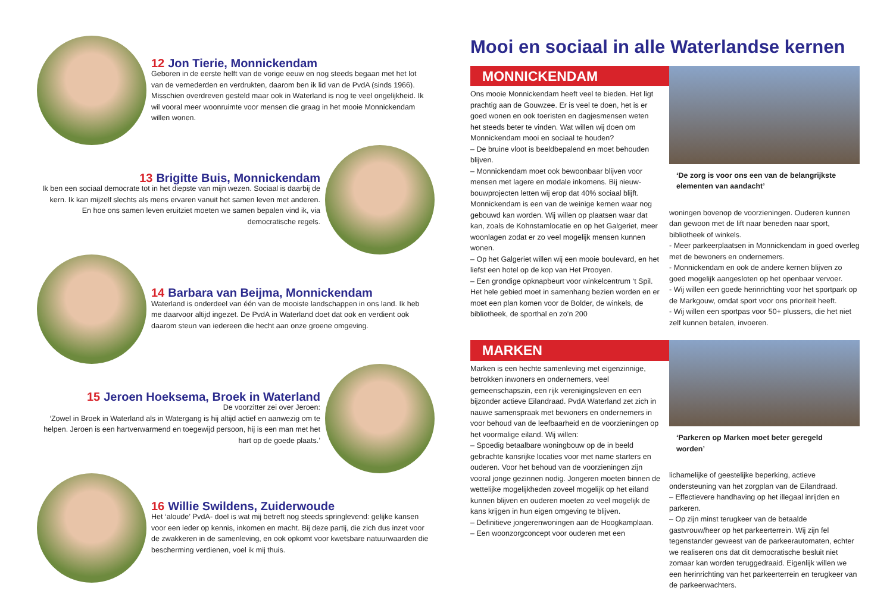12 Jon Tierie, Monnickendam
Geboren in de eerste helft van de vorige eeuw en nog steeds begaan met het lot van de vernederden en verdrukten, daarom ben ik lid van de PvdA (sinds 1966). Misschien overdreven gesteld maar ook in Waterland is nog te veel ongelijkheid. Ik wil vooral meer woonruimte voor mensen die graag in het mooie Monnickendam willen wonen.
13 Brigitte Buis, Monnickendam
Ik ben een sociaal democrate tot in het diepste van mijn wezen. Sociaal is daarbij de kern. Ik kan mijzelf slechts als mens ervaren vanuit het samen leven met anderen. En hoe ons samen leven eruitziet moeten we samen bepalen vind ik, via democratische regels.
14 Barbara van Beijma, Monnickendam
Waterland is onderdeel van één van de mooiste landschappen in ons land. Ik heb me daarvoor altijd ingezet. De PvdA in Waterland doet dat ook en verdient ook daarom steun van iedereen die hecht aan onze groene omgeving.
15 Jeroen Hoeksema, Broek in Waterland
De voorzitter zei over Jeroen:
‘Zowel in Broek in Waterland als in Watergang is hij altijd actief en aanwezig om te helpen. Jeroen is een hartverwarmend en toegewijd persoon, hij is een man met het hart op de goede plaats.’
16 Willie Swildens, Zuiderwoude
Het ‘aloude’ PvdA- doel is wat mij betreft nog steeds springlevend: gelijke kansen voor een ieder op kennis, inkomen en macht. Bij deze partij, die zich dus inzet voor de zwakkeren in de samenleving, en ook opkomt voor kwetsbare natuurwaarden die bescherming verdienen, voel ik mij thuis.
Mooi en sociaal in alle Waterlandse kernen
MONNICKENDAM
Ons mooie Monnickendam heeft veel te bieden. Het ligt prachtig aan de Gouwzee. Er is veel te doen, het is er goed wonen en ook toeristen en dagjesmensen weten het steeds beter te vinden. Wat willen wij doen om Monnickendam mooi en sociaal te houden?
– De bruine vloot is beeldbepalend en moet behouden blijven.
– Monnickendam moet ook bewoonbaar blijven voor mensen met lagere en modale inkomens. Bij nieuw-bouwprojecten letten wij erop dat 40% sociaal blijft. Monnickendam is een van de weinige kernen waar nog gebouwd kan worden. Wij willen op plaatsen waar dat kan, zoals de Kohnstamlocatie en op het Galgeriet, meer woonlagen zodat er zo veel mogelijk mensen kunnen wonen.
– Op het Galgeriet willen wij een mooie boulevard, en het liefst een hotel op de kop van Het Prooyen.
– Een grondige opknapbeurt voor winkelcentrum ‘t Spil. Het hele gebied moet in samenhang bezien worden en er moet een plan komen voor de Bolder, de winkels, de bibliotheek, de sporthal en zo’n 200
‘De zorg is voor ons een van de belangrijkste elementen van aandacht’
woningen bovenop de voorzieningen. Ouderen kunnen dan gewoon met de lift naar beneden naar sport, bibliotheek of winkels.
- Meer parkeerplaatsen in Monnickendam in goed overleg met de bewoners en ondernemers.
- Monnickendam en ook de andere kernen blijven zo goed mogelijk aangesloten op het openbaar vervoer.
- Wij willen een goede herinrichting voor het sportpark op de Markgouw, omdat sport voor ons prioriteit heeft.
- Wij willen een sportpas voor 50+ plussers, die het niet zelf kunnen betalen, invoeren.
MARKEN
Marken is een hechte samenleving met eigenzinnige, betrokken inwoners en ondernemers, veel gemeenschapszin, een rijk verenigingsleven en een bijzonder actieve Eilandraad. PvdA Waterland zet zich in nauwe samenspraak met bewoners en ondernemers in voor behoud van de leefbaarheid en de voorzieningen op het voormalige eiland. Wij willen:
– Spoedig betaalbare woningbouw op de in beeld gebrachte kansrijke locaties voor met name starters en ouderen. Voor het behoud van de voorzieningen zijn vooral jonge gezinnen nodig. Jongeren moeten binnen de wettelijke mogelijkheden zoveel mogelijk op het eiland kunnen blijven en ouderen moeten zo veel mogelijk de kans krijgen in hun eigen omgeving te blijven.
– Definitieve jongerenwoningen aan de Hoogkamplaan.
– Een woonzorgconcept voor ouderen met een
‘Parkeren op Marken moet beter geregeld worden’
lichamelijke of geestelijke beperking, actieve ondersteuning van het zorgplan van de Eilandraad.
– Effectievere handhaving op het illegaal inrijden en parkeren.
– Op zijn minst terugkeer van de betaalde gastvrouw/heer op het parkeerterrein. Wij zijn fel tegenstander geweest van de parkeerautomaten, echter we realiseren ons dat dit democratische besluit niet zomaar kan worden teruggedraaid. Eigenlijk willen we een herinrichting van het parkeerterrein en terugkeer van de parkeerwachters.